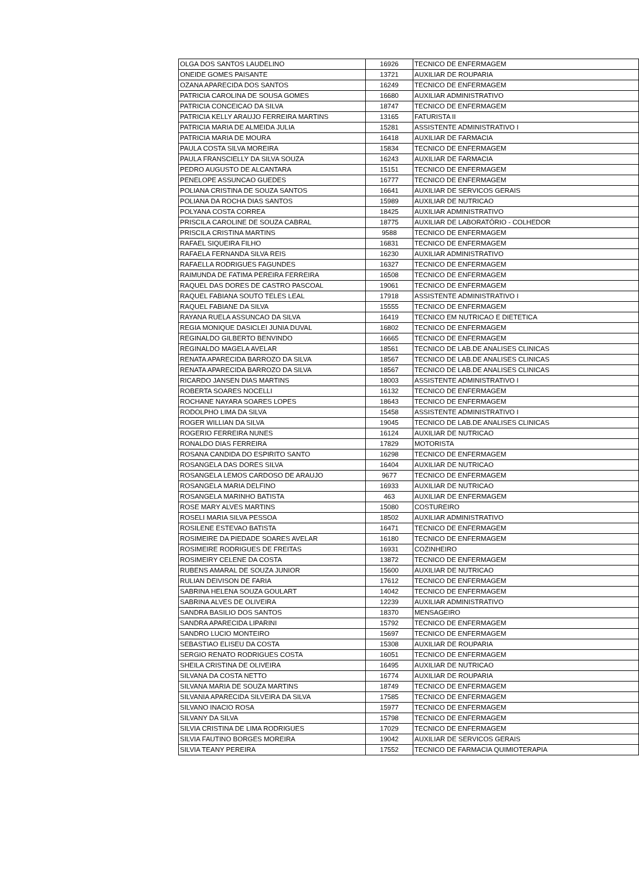| OLGA DOS SANTOS LAUDELINO | 16926 | TECNICO DE ENFERMAGEM |
| ONEIDE GOMES PAISANTE | 13721 | AUXILIAR DE ROUPARIA |
| OZANA APARECIDA DOS SANTOS | 16249 | TECNICO DE ENFERMAGEM |
| PATRICIA CAROLINA DE SOUSA GOMES | 16680 | AUXILIAR ADMINISTRATIVO |
| PATRICIA CONCEICAO DA SILVA | 18747 | TECNICO DE ENFERMAGEM |
| PATRICIA KELLY ARAUJO FERREIRA MARTINS | 13165 | FATURISTA II |
| PATRICIA MARIA DE ALMEIDA JULIA | 15281 | ASSISTENTE ADMINISTRATIVO I |
| PATRICIA MARIA DE MOURA | 16418 | AUXILIAR DE FARMACIA |
| PAULA COSTA SILVA MOREIRA | 15834 | TECNICO DE ENFERMAGEM |
| PAULA FRANSCIELLY DA SILVA SOUZA | 16243 | AUXILIAR DE FARMACIA |
| PEDRO AUGUSTO DE ALCANTARA | 15151 | TECNICO DE ENFERMAGEM |
| PENELOPE ASSUNCAO GUEDES | 16777 | TECNICO DE ENFERMAGEM |
| POLIANA CRISTINA DE SOUZA SANTOS | 16641 | AUXILIAR DE SERVICOS GERAIS |
| POLIANA DA ROCHA DIAS SANTOS | 15989 | AUXILIAR DE NUTRICAO |
| POLYANA COSTA CORREA | 18425 | AUXILIAR ADMINISTRATIVO |
| PRISCILA CAROLINE DE SOUZA CABRAL | 18775 | AUXILIAR DE LABORATÓRIO - COLHEDOR |
| PRISCILA CRISTINA MARTINS | 9588 | TECNICO DE ENFERMAGEM |
| RAFAEL SIQUEIRA FILHO | 16831 | TECNICO DE ENFERMAGEM |
| RAFAELA FERNANDA SILVA REIS | 16230 | AUXILIAR ADMINISTRATIVO |
| RAFAELLA RODRIGUES FAGUNDES | 16327 | TECNICO DE ENFERMAGEM |
| RAIMUNDA DE FATIMA PEREIRA FERREIRA | 16508 | TECNICO DE ENFERMAGEM |
| RAQUEL DAS DORES DE CASTRO PASCOAL | 19061 | TECNICO DE ENFERMAGEM |
| RAQUEL FABIANA SOUTO TELES LEAL | 17918 | ASSISTENTE ADMINISTRATIVO I |
| RAQUEL FABIANE DA SILVA | 15555 | TECNICO DE ENFERMAGEM |
| RAYANA RUELA ASSUNCAO DA SILVA | 16419 | TECNICO EM NUTRICAO E DIETETICA |
| REGIA MONIQUE DASICLEI JUNIA DUVAL | 16802 | TECNICO DE ENFERMAGEM |
| REGINALDO GILBERTO BENVINDO | 16665 | TECNICO DE ENFERMAGEM |
| REGINALDO MAGELA AVELAR | 18561 | TECNICO DE LAB.DE ANALISES CLINICAS |
| RENATA APARECIDA BARROZO DA SILVA | 18567 | TECNICO DE LAB.DE ANALISES CLINICAS |
| RENATA APARECIDA BARROZO DA SILVA | 18567 | TECNICO DE LAB.DE ANALISES CLINICAS |
| RICARDO JANSEN DIAS MARTINS | 18003 | ASSISTENTE ADMINISTRATIVO I |
| ROBERTA SOARES NOCELLI | 16132 | TECNICO DE ENFERMAGEM |
| ROCHANE NAYARA SOARES LOPES | 18643 | TECNICO DE ENFERMAGEM |
| RODOLPHO LIMA DA SILVA | 15458 | ASSISTENTE ADMINISTRATIVO I |
| ROGER WILLIAN DA SILVA | 19045 | TECNICO DE LAB.DE ANALISES CLINICAS |
| ROGERIO FERREIRA NUNES | 16124 | AUXILIAR DE NUTRICAO |
| RONALDO DIAS FERREIRA | 17829 | MOTORISTA |
| ROSANA CANDIDA DO ESPIRITO SANTO | 16298 | TECNICO DE ENFERMAGEM |
| ROSANGELA DAS DORES SILVA | 16404 | AUXILIAR DE NUTRICAO |
| ROSANGELA LEMOS CARDOSO DE ARAUJO | 9677 | TECNICO DE ENFERMAGEM |
| ROSANGELA MARIA DELFINO | 16933 | AUXILIAR DE NUTRICAO |
| ROSANGELA MARINHO BATISTA | 463 | AUXILIAR DE ENFERMAGEM |
| ROSE MARY ALVES MARTINS | 15080 | COSTUREIRO |
| ROSELI MARIA SILVA PESSOA | 18502 | AUXILIAR ADMINISTRATIVO |
| ROSILENE ESTEVAO BATISTA | 16471 | TECNICO DE ENFERMAGEM |
| ROSIMEIRE DA PIEDADE SOARES AVELAR | 16180 | TECNICO DE ENFERMAGEM |
| ROSIMEIRE RODRIGUES DE FREITAS | 16931 | COZINHEIRO |
| ROSIMEIRY CELENE DA COSTA | 13872 | TECNICO DE ENFERMAGEM |
| RUBENS AMARAL DE SOUZA JUNIOR | 15600 | AUXILIAR DE NUTRICAO |
| RULIAN DEIVISON DE FARIA | 17612 | TECNICO DE ENFERMAGEM |
| SABRINA HELENA SOUZA GOULART | 14042 | TECNICO DE ENFERMAGEM |
| SABRINA ALVES DE OLIVEIRA | 12239 | AUXILIAR ADMINISTRATIVO |
| SANDRA BASILIO DOS SANTOS | 18370 | MENSAGEIRO |
| SANDRA APARECIDA LIPARINI | 15792 | TECNICO DE ENFERMAGEM |
| SANDRO LUCIO MONTEIRO | 15697 | TECNICO DE ENFERMAGEM |
| SEBASTIAO ELISEU DA COSTA | 15308 | AUXILIAR DE ROUPARIA |
| SERGIO RENATO RODRIGUES COSTA | 16051 | TECNICO DE ENFERMAGEM |
| SHEILA CRISTINA DE OLIVEIRA | 16495 | AUXILIAR DE NUTRICAO |
| SILVANA DA COSTA NETTO | 16774 | AUXILIAR DE ROUPARIA |
| SILVANA MARIA DE SOUZA MARTINS | 18749 | TECNICO DE ENFERMAGEM |
| SILVANIA APARECIDA SILVEIRA DA SILVA | 17585 | TECNICO DE ENFERMAGEM |
| SILVANO INACIO ROSA | 15977 | TECNICO DE ENFERMAGEM |
| SILVANY DA SILVA | 15798 | TECNICO DE ENFERMAGEM |
| SILVIA CRISTINA DE LIMA RODRIGUES | 17029 | TECNICO DE ENFERMAGEM |
| SILVIA FAUTINO BORGES MOREIRA | 19042 | AUXILIAR DE SERVICOS GERAIS |
| SILVIA TEANY PEREIRA | 17552 | TECNICO DE FARMACIA QUIMIOTERAPIA |